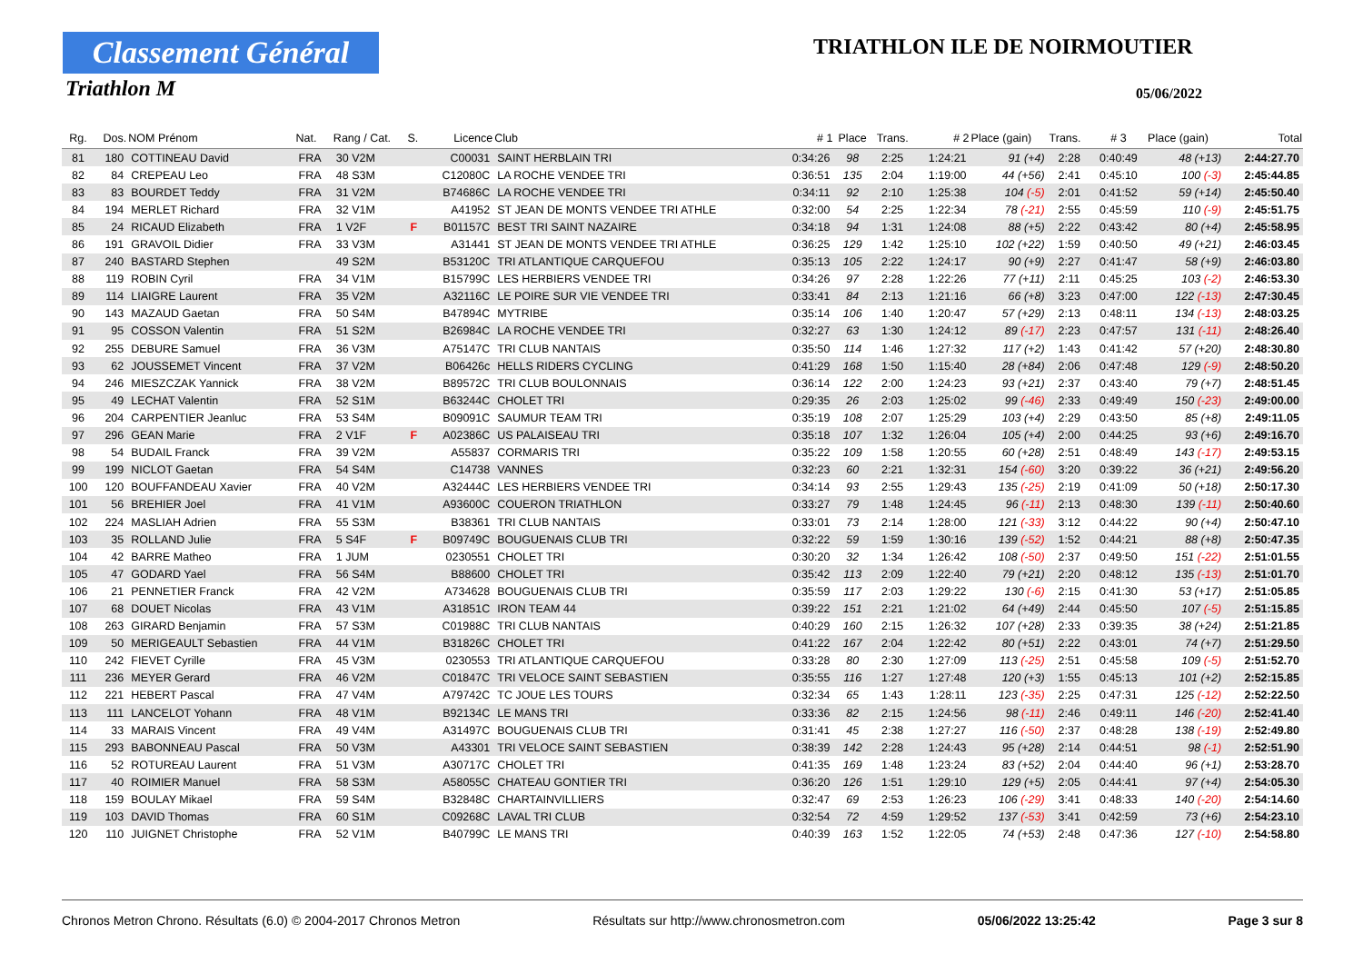Classement Général
Triathlon M
TRIATHLON ILE DE NOIRMOUTIER
05/06/2022
| Rg. | Dos. | NOM Prénom | Nat. | Rang / Cat. | S. | Licence | Club | # 1 | Place | Trans. | # 2 | Place (gain) | Trans. | # 3 | Place (gain) | Total |
| --- | --- | --- | --- | --- | --- | --- | --- | --- | --- | --- | --- | --- | --- | --- | --- | --- |
| 81 | 180 | COTTINEAU David | FRA | 30 V2M | | C00031 | SAINT HERBLAIN TRI | 0:34:26 | 98 | 2:25 | 1:24:21 | 91 (+4) | 2:28 | 0:40:49 | 48 (+13) | 2:44:27.70 |
| 82 | 84 | CREPEAU Leo | FRA | 48 S3M | | C12080C | LA ROCHE VENDEE TRI | 0:36:51 | 135 | 2:04 | 1:19:00 | 44 (+56) | 2:41 | 0:45:10 | 100 (-3) | 2:45:44.85 |
| 83 | 83 | BOURDET Teddy | FRA | 31 V2M | | B74686C | LA ROCHE VENDEE TRI | 0:34:11 | 92 | 2:10 | 1:25:38 | 104 (-5) | 2:01 | 0:41:52 | 59 (+14) | 2:45:50.40 |
| 84 | 194 | MERLET Richard | FRA | 32 V1M | | A41952 | ST JEAN DE MONTS VENDEE TRI ATHLE | 0:32:00 | 54 | 2:25 | 1:22:34 | 78 (-21) | 2:55 | 0:45:59 | 110 (-9) | 2:45:51.75 |
| 85 | 24 | RICAUD Elizabeth | FRA | 1 V2F | F | B01157C | BEST TRI SAINT NAZAIRE | 0:34:18 | 94 | 1:31 | 1:24:08 | 88 (+5) | 2:22 | 0:43:42 | 80 (+4) | 2:45:58.95 |
| 86 | 191 | GRAVOIL Didier | FRA | 33 V3M | | A31441 | ST JEAN DE MONTS VENDEE TRI ATHLE | 0:36:25 | 129 | 1:42 | 1:25:10 | 102 (+22) | 1:59 | 0:40:50 | 49 (+21) | 2:46:03.45 |
| 87 | 240 | BASTARD Stephen | | 49 S2M | | B53120C | TRI ATLANTIQUE CARQUEFOU | 0:35:13 | 105 | 2:22 | 1:24:17 | 90 (+9) | 2:27 | 0:41:47 | 58 (+9) | 2:46:03.80 |
| 88 | 119 | ROBIN Cyril | FRA | 34 V1M | | B15799C | LES HERBIERS VENDEE TRI | 0:34:26 | 97 | 2:28 | 1:22:26 | 77 (+11) | 2:11 | 0:45:25 | 103 (-2) | 2:46:53.30 |
| 89 | 114 | LIAIGRE Laurent | FRA | 35 V2M | | A32116C | LE POIRE SUR VIE VENDEE TRI | 0:33:41 | 84 | 2:13 | 1:21:16 | 66 (+8) | 3:23 | 0:47:00 | 122 (-13) | 2:47:30.45 |
| 90 | 143 | MAZAUD Gaetan | FRA | 50 S4M | | B47894C | MYTRIBE | 0:35:14 | 106 | 1:40 | 1:20:47 | 57 (+29) | 2:13 | 0:48:11 | 134 (-13) | 2:48:03.25 |
| 91 | 95 | COSSON Valentin | FRA | 51 S2M | | B26984C | LA ROCHE VENDEE TRI | 0:32:27 | 63 | 1:30 | 1:24:12 | 89 (-17) | 2:23 | 0:47:57 | 131 (-11) | 2:48:26.40 |
| 92 | 255 | DEBURE Samuel | FRA | 36 V3M | | A75147C | TRI CLUB NANTAIS | 0:35:50 | 114 | 1:46 | 1:27:32 | 117 (+2) | 1:43 | 0:41:42 | 57 (+20) | 2:48:30.80 |
| 93 | 62 | JOUSSEMET Vincent | FRA | 37 V2M | | B06426c | HELLS RIDERS CYCLING | 0:41:29 | 168 | 1:50 | 1:15:40 | 28 (+84) | 2:06 | 0:47:48 | 129 (-9) | 2:48:50.20 |
| 94 | 246 | MIESZCZAK Yannick | FRA | 38 V2M | | B89572C | TRI CLUB BOULONNAIS | 0:36:14 | 122 | 2:00 | 1:24:23 | 93 (+21) | 2:37 | 0:43:40 | 79 (+7) | 2:48:51.45 |
| 95 | 49 | LECHAT Valentin | FRA | 52 S1M | | B63244C | CHOLET TRI | 0:29:35 | 26 | 2:03 | 1:25:02 | 99 (-46) | 2:33 | 0:49:49 | 150 (-23) | 2:49:00.00 |
| 96 | 204 | CARPENTIER Jeanluc | FRA | 53 S4M | | B09091C | SAUMUR TEAM TRI | 0:35:19 | 108 | 2:07 | 1:25:29 | 103 (+4) | 2:29 | 0:43:50 | 85 (+8) | 2:49:11.05 |
| 97 | 296 | GEAN Marie | FRA | 2 V1F | F | A02386C | US PALAISEAU TRI | 0:35:18 | 107 | 1:32 | 1:26:04 | 105 (+4) | 2:00 | 0:44:25 | 93 (+6) | 2:49:16.70 |
| 98 | 54 | BUDAIL Franck | FRA | 39 V2M | | A55837 | CORMARIS TRI | 0:35:22 | 109 | 1:58 | 1:20:55 | 60 (+28) | 2:51 | 0:48:49 | 143 (-17) | 2:49:53.15 |
| 99 | 199 | NICLOT Gaetan | FRA | 54 S4M | | C14738 | VANNES | 0:32:23 | 60 | 2:21 | 1:32:31 | 154 (-60) | 3:20 | 0:39:22 | 36 (+21) | 2:49:56.20 |
| 100 | 120 | BOUFFANDEAU Xavier | FRA | 40 V2M | | A32444C | LES HERBIERS VENDEE TRI | 0:34:14 | 93 | 2:55 | 1:29:43 | 135 (-25) | 2:19 | 0:41:09 | 50 (+18) | 2:50:17.30 |
| 101 | 56 | BREHIER Joel | FRA | 41 V1M | | A93600C | COUERON TRIATHLON | 0:33:27 | 79 | 1:48 | 1:24:45 | 96 (-11) | 2:13 | 0:48:30 | 139 (-11) | 2:50:40.60 |
| 102 | 224 | MASLIAH Adrien | FRA | 55 S3M | | B38361 | TRI CLUB NANTAIS | 0:33:01 | 73 | 2:14 | 1:28:00 | 121 (-33) | 3:12 | 0:44:22 | 90 (+4) | 2:50:47.10 |
| 103 | 35 | ROLLAND Julie | FRA | 5 S4F | F | B09749C | BOUGUENAIS CLUB TRI | 0:32:22 | 59 | 1:59 | 1:30:16 | 139 (-52) | 1:52 | 0:44:21 | 88 (+8) | 2:50:47.35 |
| 104 | 42 | BARRE Matheo | FRA | 1 JUM | | 0230551 | CHOLET TRI | 0:30:20 | 32 | 1:34 | 1:26:42 | 108 (-50) | 2:37 | 0:49:50 | 151 (-22) | 2:51:01.55 |
| 105 | 47 | GODARD Yael | FRA | 56 S4M | | B88600 | CHOLET TRI | 0:35:42 | 113 | 2:09 | 1:22:40 | 79 (+21) | 2:20 | 0:48:12 | 135 (-13) | 2:51:01.70 |
| 106 | 21 | PENNETIER Franck | FRA | 42 V2M | | A734628 | BOUGUENAIS CLUB TRI | 0:35:59 | 117 | 2:03 | 1:29:22 | 130 (-6) | 2:15 | 0:41:30 | 53 (+17) | 2:51:05.85 |
| 107 | 68 | DOUET Nicolas | FRA | 43 V1M | | A31851C | IRON TEAM 44 | 0:39:22 | 151 | 2:21 | 1:21:02 | 64 (+49) | 2:44 | 0:45:50 | 107 (-5) | 2:51:15.85 |
| 108 | 263 | GIRARD Benjamin | FRA | 57 S3M | | C01988C | TRI CLUB NANTAIS | 0:40:29 | 160 | 2:15 | 1:26:32 | 107 (+28) | 2:33 | 0:39:35 | 38 (+24) | 2:51:21.85 |
| 109 | 50 | MERIGEAULT Sebastien | FRA | 44 V1M | | B31826C | CHOLET TRI | 0:41:22 | 167 | 2:04 | 1:22:42 | 80 (+51) | 2:22 | 0:43:01 | 74 (+7) | 2:51:29.50 |
| 110 | 242 | FIEVET Cyrille | FRA | 45 V3M | | 0230553 | TRI ATLANTIQUE CARQUEFOU | 0:33:28 | 80 | 2:30 | 1:27:09 | 113 (-25) | 2:51 | 0:45:58 | 109 (-5) | 2:51:52.70 |
| 111 | 236 | MEYER Gerard | FRA | 46 V2M | | C01847C | TRI VELOCE SAINT SEBASTIEN | 0:35:55 | 116 | 1:27 | 1:27:48 | 120 (+3) | 1:55 | 0:45:13 | 101 (+2) | 2:52:15.85 |
| 112 | 221 | HEBERT Pascal | FRA | 47 V4M | | A79742C | TC JOUE LES TOURS | 0:32:34 | 65 | 1:43 | 1:28:11 | 123 (-35) | 2:25 | 0:47:31 | 125 (-12) | 2:52:22.50 |
| 113 | 111 | LANCELOT Yohann | FRA | 48 V1M | | B92134C | LE MANS TRI | 0:33:36 | 82 | 2:15 | 1:24:56 | 98 (-11) | 2:46 | 0:49:11 | 146 (-20) | 2:52:41.40 |
| 114 | 33 | MARAIS Vincent | FRA | 49 V4M | | A31497C | BOUGUENAIS CLUB TRI | 0:31:41 | 45 | 2:38 | 1:27:27 | 116 (-50) | 2:37 | 0:48:28 | 138 (-19) | 2:52:49.80 |
| 115 | 293 | BABONNEAU Pascal | FRA | 50 V3M | | A43301 | TRI VELOCE SAINT SEBASTIEN | 0:38:39 | 142 | 2:28 | 1:24:43 | 95 (+28) | 2:14 | 0:44:51 | 98 (-1) | 2:52:51.90 |
| 116 | 52 | ROTUREAU Laurent | FRA | 51 V3M | | A30717C | CHOLET TRI | 0:41:35 | 169 | 1:48 | 1:23:24 | 83 (+52) | 2:04 | 0:44:40 | 96 (+1) | 2:53:28.70 |
| 117 | 40 | ROIMIER Manuel | FRA | 58 S3M | | A58055C | CHATEAU GONTIER TRI | 0:36:20 | 126 | 1:51 | 1:29:10 | 129 (+5) | 2:05 | 0:44:41 | 97 (+4) | 2:54:05.30 |
| 118 | 159 | BOULAY Mikael | FRA | 59 S4M | | B32848C | CHARTAINVILLIERS | 0:32:47 | 69 | 2:53 | 1:26:23 | 106 (-29) | 3:41 | 0:48:33 | 140 (-20) | 2:54:14.60 |
| 119 | 103 | DAVID Thomas | FRA | 60 S1M | | C09268C | LAVAL TRI CLUB | 0:32:54 | 72 | 4:59 | 1:29:52 | 137 (-53) | 3:41 | 0:42:59 | 73 (+6) | 2:54:23.10 |
| 120 | 110 | JUIGNET Christophe | FRA | 52 V1M | | B40799C | LE MANS TRI | 0:40:39 | 163 | 1:52 | 1:22:05 | 74 (+53) | 2:48 | 0:47:36 | 127 (-10) | 2:54:58.80 |
Chronos Metron Chrono. Résultats (6.0) © 2004-2017 Chronos Metron Résultats sur http://www.chronosmetron.com 05/06/2022 13:25:42 Page 3 sur 8